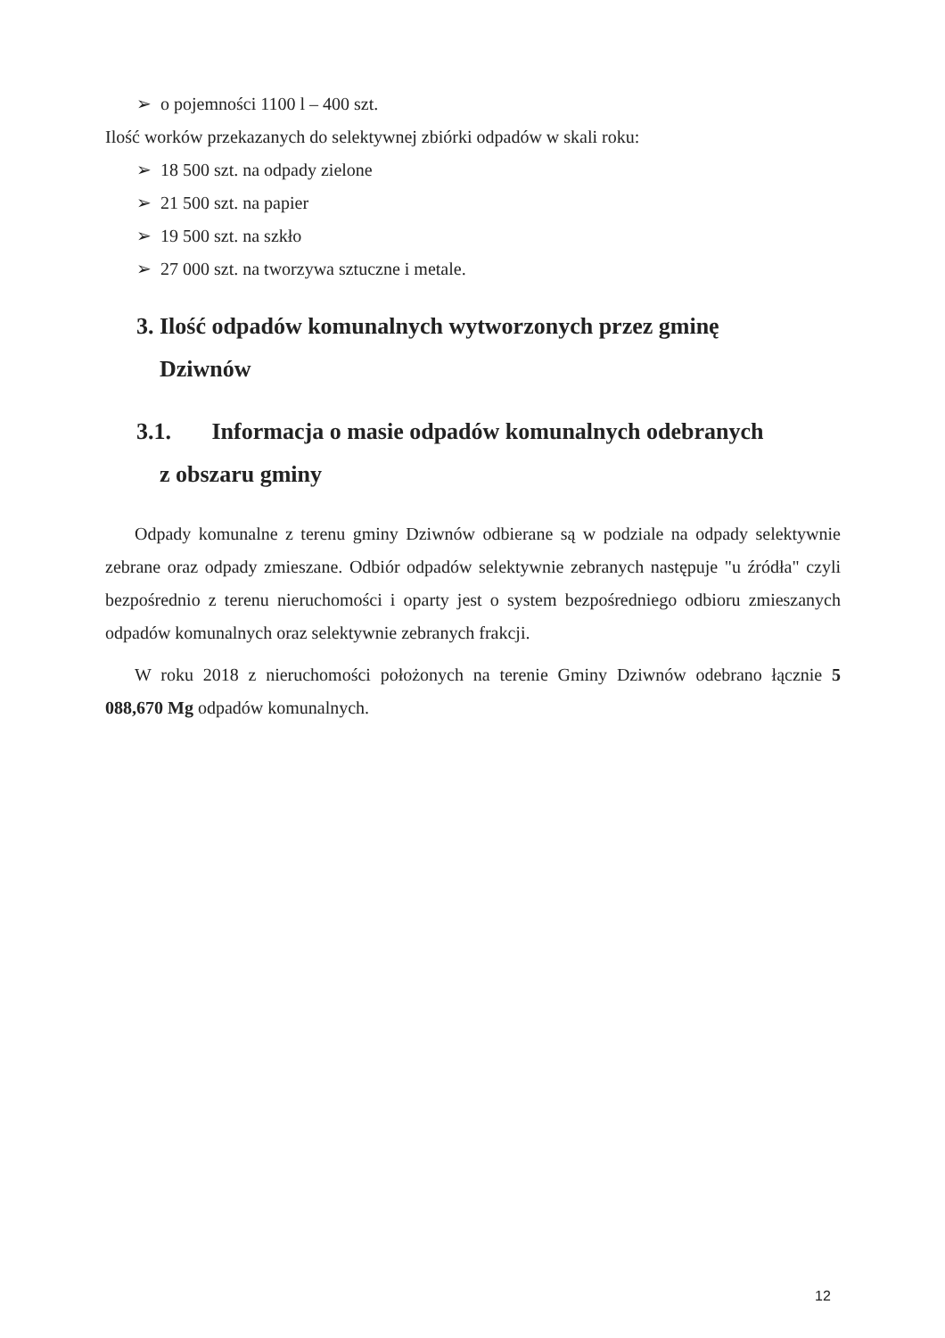➢ o pojemności 1100 l – 400 szt.
Ilość worków przekazanych do selektywnej zbiórki odpadów w skali roku:
➢ 18 500 szt. na odpady zielone
➢ 21 500 szt. na papier
➢ 19 500 szt. na szkło
➢ 27 000 szt. na tworzywa sztuczne i metale.
3. Ilość odpadów komunalnych wytworzonych przez gminę
Dziwnów
3.1. Informacja o masie odpadów komunalnych odebranych
z obszaru gminy
Odpady komunalne z terenu gminy Dziwnów odbierane są w podziale na odpady selektywnie zebrane oraz odpady zmieszane. Odbiór odpadów selektywnie zebranych następuje "u źródła" czyli bezpośrednio z terenu nieruchomości i oparty jest o system bezpośredniego odbioru zmieszanych odpadów komunalnych oraz selektywnie zebranych frakcji.
W roku 2018 z nieruchomości położonych na terenie Gminy Dziwnów odebrano łącznie 5 088,670 Mg odpadów komunalnych.
12